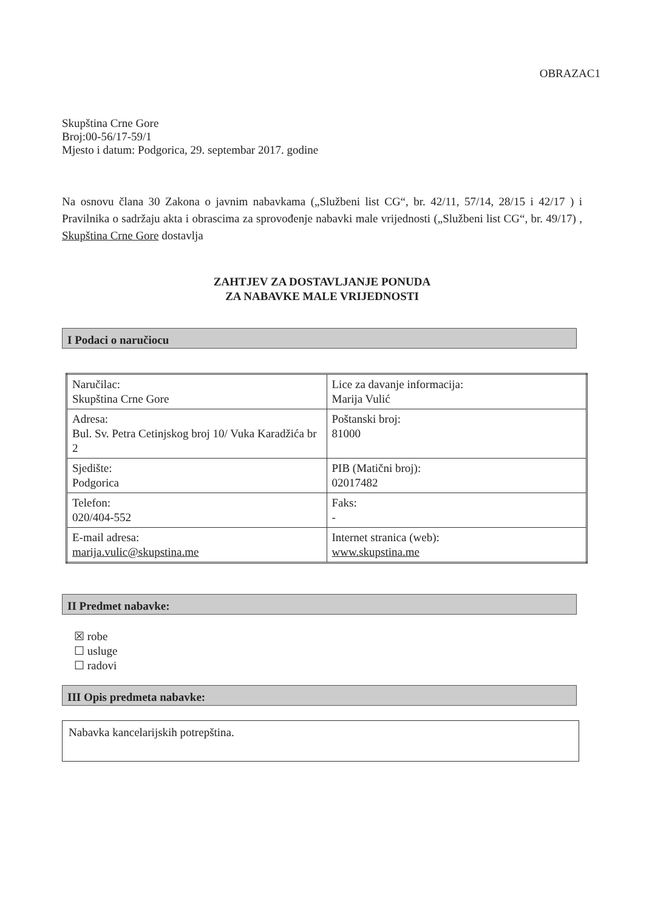OBRAZAC1
Skupština Crne Gore
Broj:00-56/17-59/1
Mjesto i datum: Podgorica, 29. septembar 2017. godine
Na osnovu člana 30 Zakona o javnim nabavkama („Službeni list CG“, br. 42/11, 57/14, 28/15 i 42/17 ) i Pravilnika o sadržaju akta i obrascima za sprovođenje nabavki male vrijednosti („Službeni list CG“, br. 49/17) , Skupština Crne Gore dostavlja
ZAHTJEV ZA DOSTAVLJANJE PONUDA
ZA NABAVKE MALE VRIJEDNOSTI
I Podaci o naručiocu
| Naručilac: Skupština Crne Gore | Lice za davanje informacija: Marija Vulić |
| Adresa: Bul. Sv. Petra Cetinjskog broj 10/ Vuka Karadžića br 2 | Poštanski broj: 81000 |
| Sjedište: Podgorica | PIB (Matični broj): 02017482 |
| Telefon: 020/404-552 | Faks: - |
| E-mail adresa: marija.vulic@skupstina.me | Internet stranica (web): www.skupstina.me |
II Predmet nabavke:
☒ robe
☐ usluge
☐ radovi
III Opis predmeta nabavke:
Nabavka kancelarijskih potrepština.